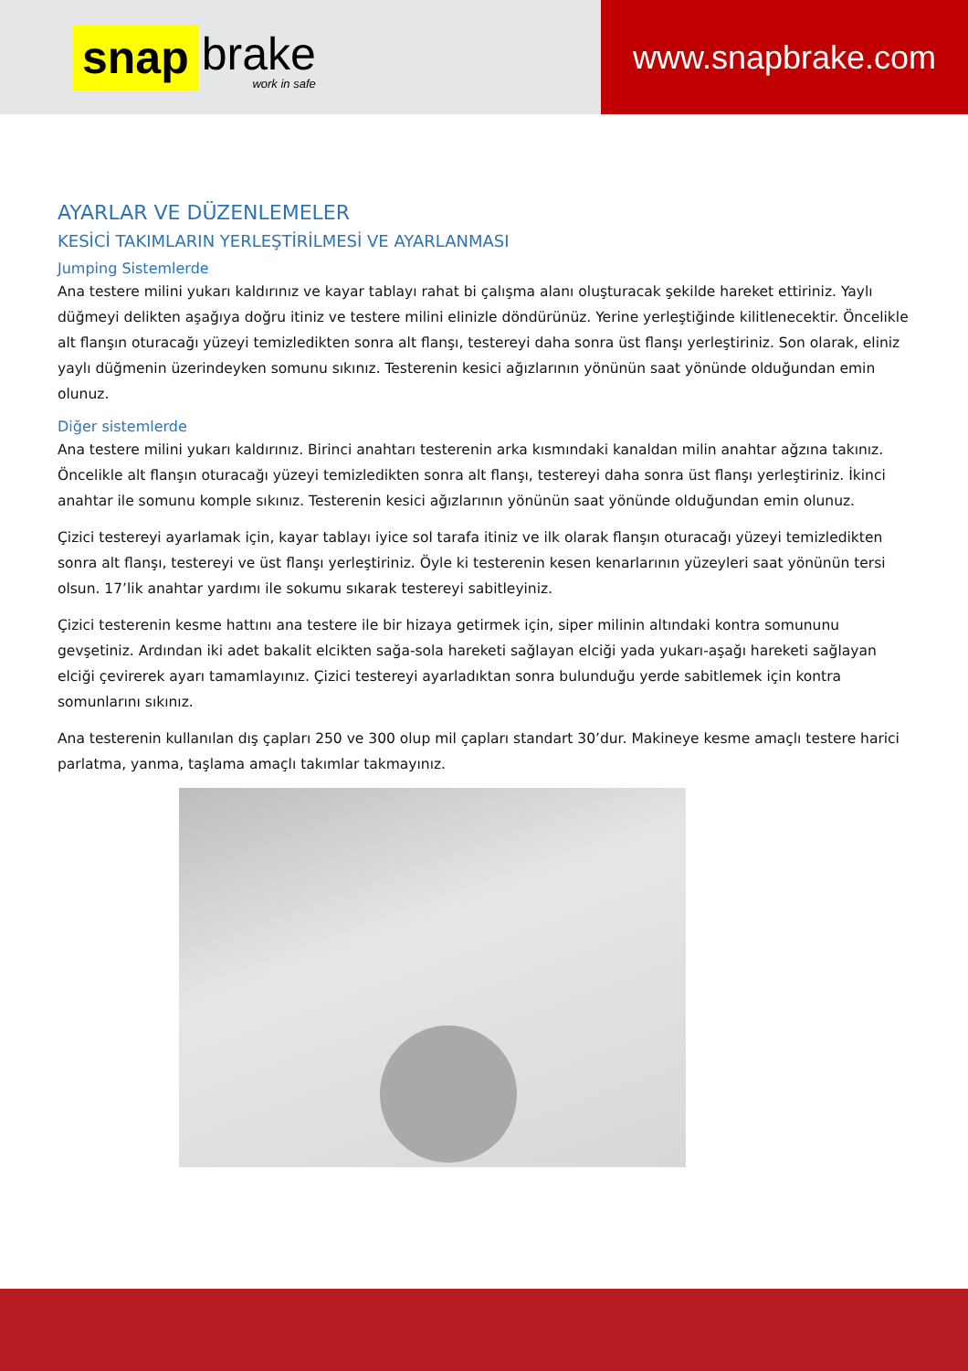snap brake
work in safe
www.snapbrake.com
AYARLAR VE DÜZENLEMELER
KESİCİ TAKIMLARIN YERLEŞTİRİLMESİ VE AYARLANMASI
Jumping Sistemlerde
Ana testere milini yukarı kaldırınız ve kayar tablayı rahat bi çalışma alanı oluşturacak şekilde hareket ettiriniz. Yaylı düğmeyi delikten aşağıya doğru itiniz ve testere milini elinizle döndürünüz. Yerine yerleştiğinde kilitlenecektir. Öncelikle alt flanşın oturacağı yüzeyi temizledikten sonra alt flanşı, testereyi daha sonra üst flanşı yerleştiriniz. Son olarak, eliniz yaylı düğmenin üzerindeyken somunu sıkınız. Testerenin kesici ağızlarının yönünün saat yönünde olduğundan emin olunuz.
Diğer sistemlerde
Ana testere milini yukarı kaldırınız. Birinci anahtarı testerenin arka kısmındaki kanaldan milin anahtar ağzına takınız. Öncelikle alt flanşın oturacağı yüzeyi temizledikten sonra alt flanşı, testereyi daha sonra üst flanşı yerleştiriniz. İkinci anahtar ile somunu komple sıkınız. Testerenin kesici ağızlarının yönünün saat yönünde olduğundan emin olunuz.
Çizici testereyi ayarlamak için, kayar tablayı iyice sol tarafa itiniz ve ilk olarak flanşın oturacağı yüzeyi temizledikten sonra alt flanşı, testereyi ve üst flanşı yerleştiriniz. Öyle ki testerenin kesen kenarlarının yüzeyleri saat yönünün tersi olsun. 17’lik anahtar yardımı ile sokumu sıkarak testereyi sabitleyiniz.
Çizici testerenin kesme hattını ana testere ile bir hizaya getirmek için, siper milinin altındaki kontra somununu gevşetiniz. Ardından iki adet bakalit elcikten sağa-sola hareketi sağlayan elciği yada yukarı-aşağı hareketi sağlayan elciği çevirerek ayarı tamamlayınız. Çizici testereyi ayarladıktan sonra bulunduğu yerde sabitlemek için kontra somunlarını sıkınız.
Ana testerenin kullanılan dış çapları 250 ve 300 olup mil çapları standart 30’dur. Makineye kesme amaçlı testere harici parlatma, yanma, taşlama amaçlı takımlar takmayınız.